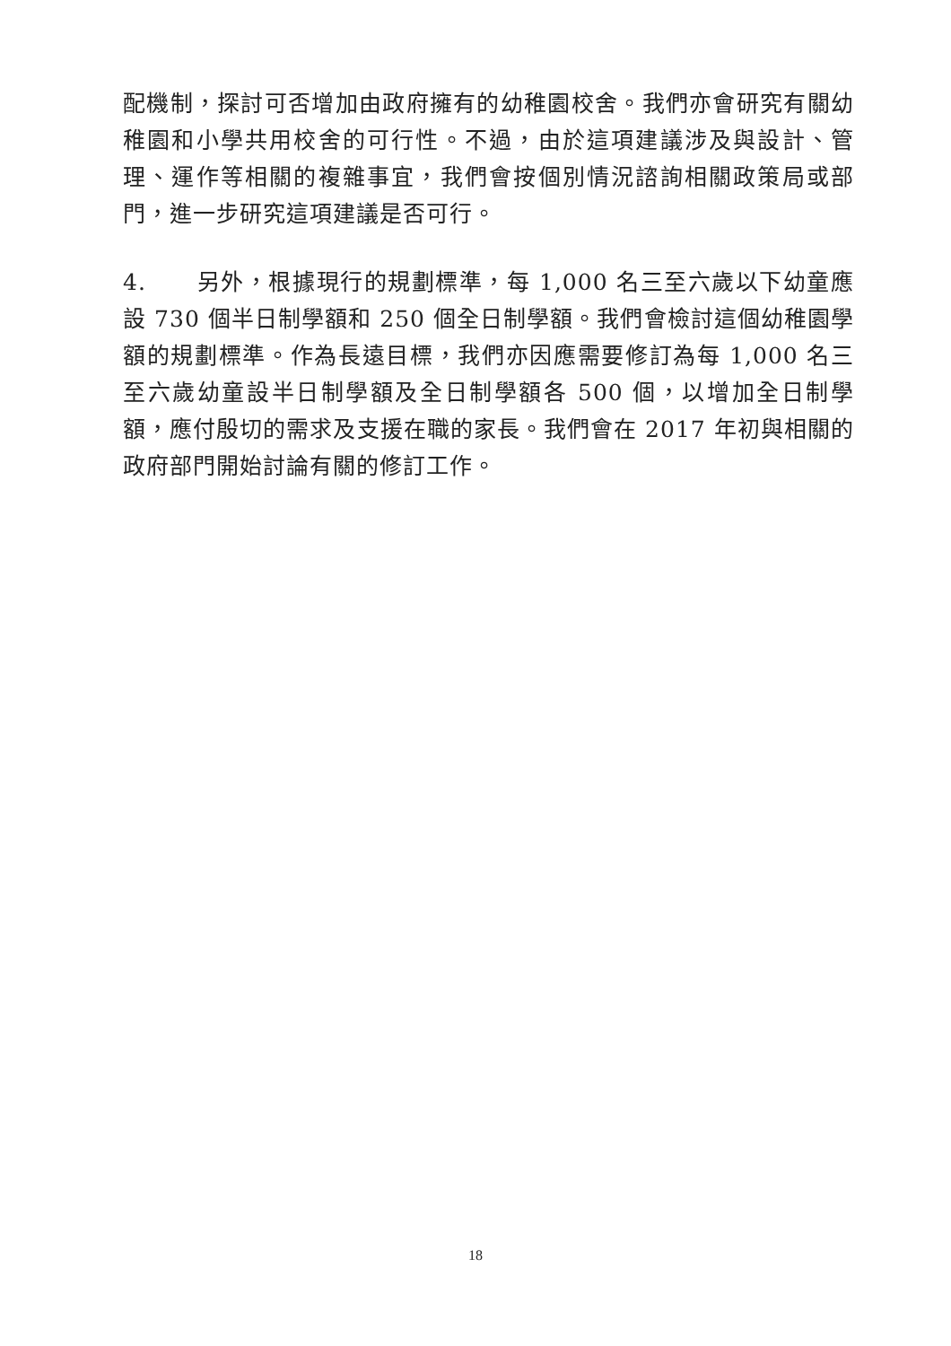配機制，探討可否增加由政府擁有的幼稚園校舍。我們亦會研究有關幼稚園和小學共用校舍的可行性。不過，由於這項建議涉及與設計、管理、運作等相關的複雜事宜，我們會按個別情況諮詢相關政策局或部門，進一步研究這項建議是否可行。
4. 另外，根據現行的規劃標準，每 1,000 名三至六歲以下幼童應設 730 個半日制學額和 250 個全日制學額。我們會檢討這個幼稚園學額的規劃標準。作為長遠目標，我們亦因應需要修訂為每 1,000 名三至六歲幼童設半日制學額及全日制學額各 500 個，以增加全日制學額，應付殷切的需求及支援在職的家長。我們會在 2017 年初與相關的政府部門開始討論有關的修訂工作。
18